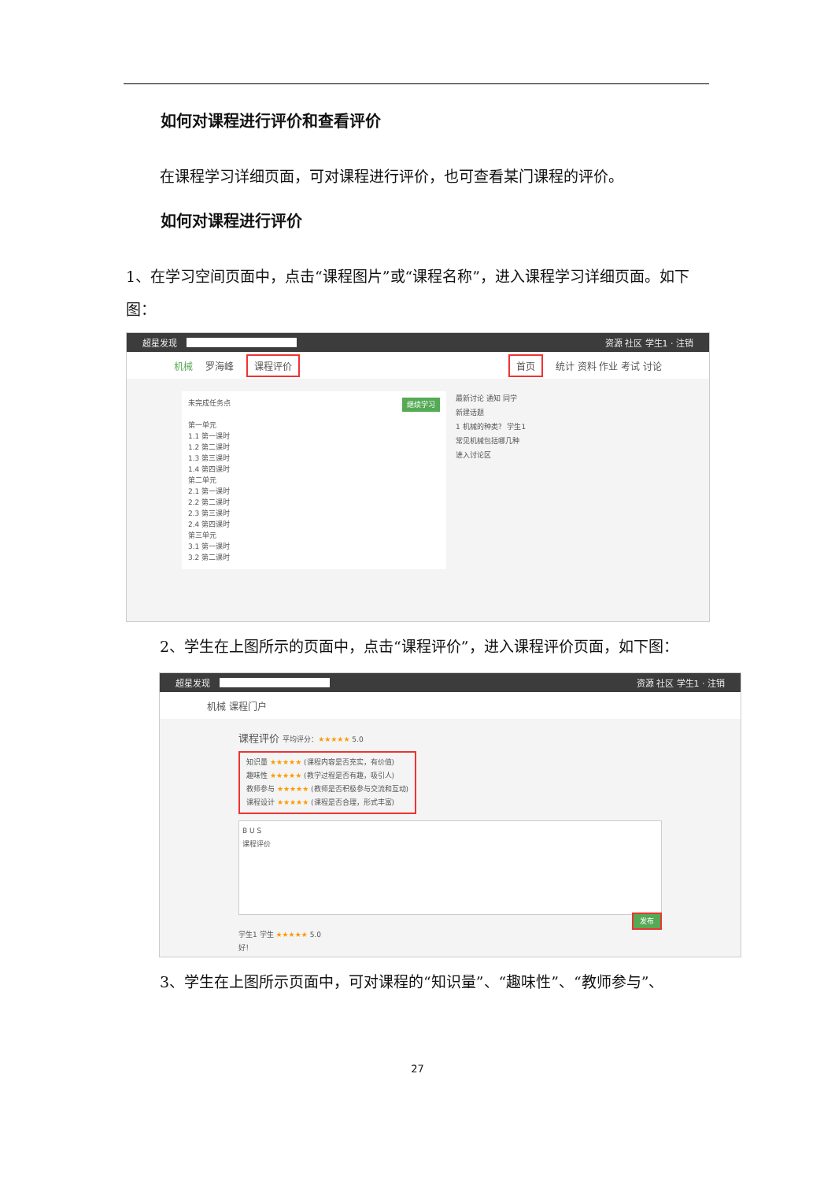如何对课程进行评价和查看评价
在课程学习详细页面，可对课程进行评价，也可查看某门课程的评价。
如何对课程进行评价
1、在学习空间页面中，点击“课程图片”或“课程名称”，进入课程学习详细页面。如下图：
超星发现 资源 社区 学生1 · 注销
机械 罗海峰 课程评价 首页 统计 资料 作业 考试 讨论
未完成任务点 继续学习
第一单元
1.1 第一课时
1.2 第二课时
1.3 第三课时
1.4 第四课时
第二单元
2.1 第一课时
2.2 第二课时
2.3 第三课时
2.4 第四课时
第三单元
3.1 第一课时
3.2 第二课时
最新讨论 通知 同学
新建话题
1 机械的种类？ 学生1
常见机械包括哪几种
进入讨论区
2、学生在上图所示的页面中，点击“课程评价”，进入课程评价页面，如下图：
超星发现 资源 社区 学生1 · 注销
机械 课程门户
课程评价 平均评分：★★★★★ 5.0
知识量 ★★★★★ (课程内容是否充实，有价值)
趣味性 ★★★★★ (教学过程是否有趣，吸引人)
教师参与 ★★★★★ (教师是否积极参与交流和互动)
课程设计 ★★★★★ (课程是否合理，形式丰富)
B U S
课程评价
发布
学生1 学生 ★★★★★ 5.0
好！
3、学生在上图所示页面中，可对课程的“知识量”、“趣味性”、“教师参与”、
27